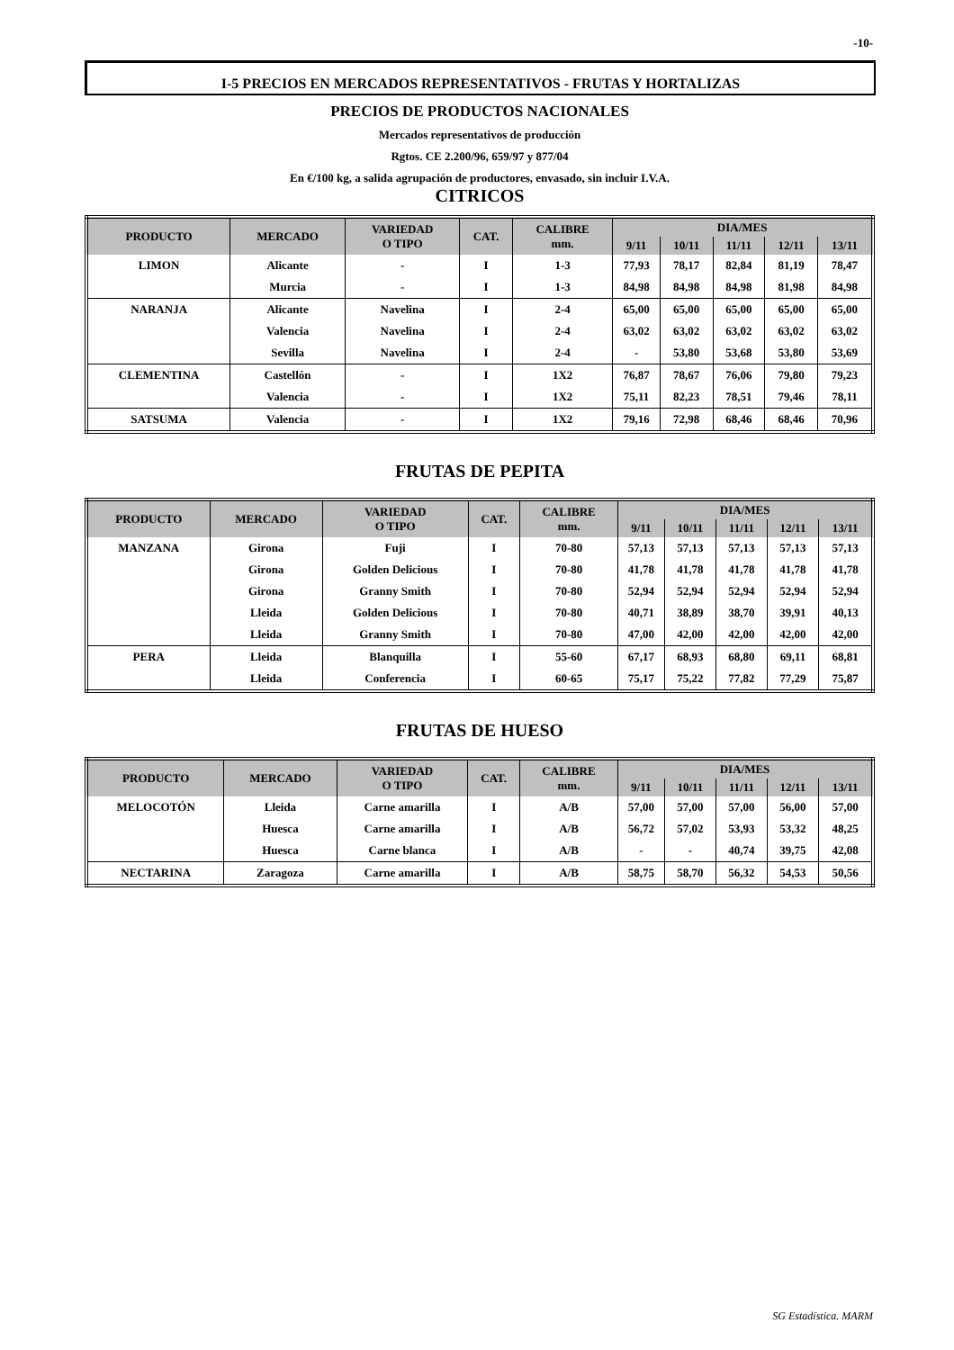-10-
I-5 PRECIOS EN MERCADOS REPRESENTATIVOS - FRUTAS Y HORTALIZAS
PRECIOS DE PRODUCTOS NACIONALES
Mercados representativos de producción
Rgtos. CE 2.200/96, 659/97 y 877/04
En €/100 kg, a salida agrupación de productores, envasado, sin incluir I.V.A.
CITRICOS
| PRODUCTO | MERCADO | VARIEDAD O TIPO | CAT. | CALIBRE mm. | DIA/MES | | | | |
| --- | --- | --- | --- | --- | --- | --- | --- | --- | --- |
| | | | | | 9/11 | 10/11 | 11/11 | 12/11 | 13/11 |
| LIMON | Alicante | - | I | 1-3 | 77,93 | 78,17 | 82,84 | 81,19 | 78,47 |
| | Murcia | - | I | 1-3 | 84,98 | 84,98 | 84,98 | 81,98 | 84,98 |
| NARANJA | Alicante | Navelina | I | 2-4 | 65,00 | 65,00 | 65,00 | 65,00 | 65,00 |
| | Valencia | Navelina | I | 2-4 | 63,02 | 63,02 | 63,02 | 63,02 | 63,02 |
| | Sevilla | Navelina | I | 2-4 | - | 53,80 | 53,68 | 53,80 | 53,69 |
| CLEMENTINA | Castellón | - | I | 1X2 | 76,87 | 78,67 | 76,06 | 79,80 | 79,23 |
| | Valencia | - | I | 1X2 | 75,11 | 82,23 | 78,51 | 79,46 | 78,11 |
| SATSUMA | Valencia | - | I | 1X2 | 79,16 | 72,98 | 68,46 | 68,46 | 70,96 |
FRUTAS DE PEPITA
| PRODUCTO | MERCADO | VARIEDAD O TIPO | CAT. | CALIBRE mm. | DIA/MES | | | | |
| --- | --- | --- | --- | --- | --- | --- | --- | --- | --- |
| | | | | | 9/11 | 10/11 | 11/11 | 12/11 | 13/11 |
| MANZANA | Girona | Fuji | I | 70-80 | 57,13 | 57,13 | 57,13 | 57,13 | 57,13 |
| | Girona | Golden Delicious | I | 70-80 | 41,78 | 41,78 | 41,78 | 41,78 | 41,78 |
| | Girona | Granny Smith | I | 70-80 | 52,94 | 52,94 | 52,94 | 52,94 | 52,94 |
| | Lleida | Golden Delicious | I | 70-80 | 40,71 | 38,89 | 38,70 | 39,91 | 40,13 |
| | Lleida | Granny Smith | I | 70-80 | 47,00 | 42,00 | 42,00 | 42,00 | 42,00 |
| PERA | Lleida | Blanquilla | I | 55-60 | 67,17 | 68,93 | 68,80 | 69,11 | 68,81 |
| | Lleida | Conferencia | I | 60-65 | 75,17 | 75,22 | 77,82 | 77,29 | 75,87 |
FRUTAS DE HUESO
| PRODUCTO | MERCADO | VARIEDAD O TIPO | CAT. | CALIBRE mm. | DIA/MES | | | | |
| --- | --- | --- | --- | --- | --- | --- | --- | --- | --- |
| | | | | | 9/11 | 10/11 | 11/11 | 12/11 | 13/11 |
| MELOCOTÓN | Lleida | Carne amarilla | I | A/B | 57,00 | 57,00 | 57,00 | 56,00 | 57,00 |
| | Huesca | Carne amarilla | I | A/B | 56,72 | 57,02 | 53,93 | 53,32 | 48,25 |
| | Huesca | Carne blanca | I | A/B | - | - | 40,74 | 39,75 | 42,08 |
| NECTARINA | Zaragoza | Carne amarilla | I | A/B | 58,75 | 58,70 | 56,32 | 54,53 | 50,56 |
SG Estadística. MARM